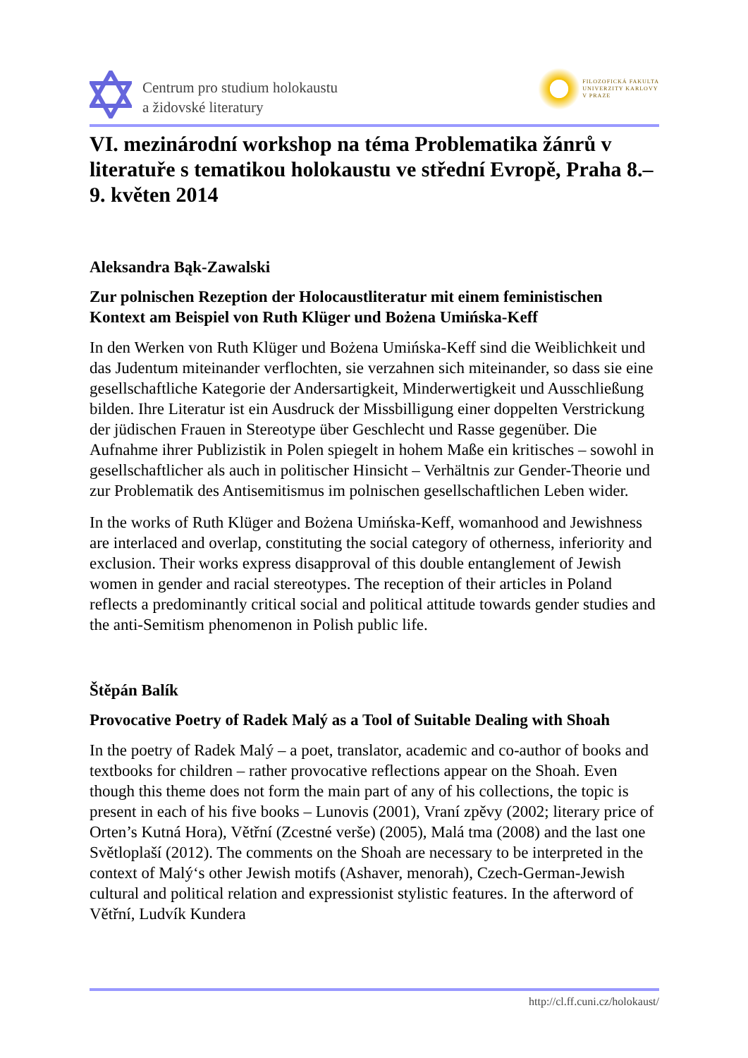Centrum pro studium holokaustu
a židovské literatury
FILOZOFICKÁ FAKULTA
UNIVERZITY KARLOVY
V PRAZE
VI. mezinárodní workshop na téma Problematika žánrů v literatuře s tematikou holokaustu ve střední Evropě, Praha 8.–9. květen 2014
Aleksandra Bąk-Zawalski
Zur polnischen Rezeption der Holocaustliteratur mit einem feministischen Kontext am Beispiel von Ruth Klüger und Bożena Umińska-Keff
In den Werken von Ruth Klüger und Bożena Umińska-Keff sind die Weiblichkeit und das Judentum miteinander verflochten, sie verzahnen sich miteinander, so dass sie eine gesellschaftliche Kategorie der Andersartigkeit, Minderwertigkeit und Ausschließung bilden. Ihre Literatur ist ein Ausdruck der Missbilligung einer doppelten Verstrickung der jüdischen Frauen in Stereotype über Geschlecht und Rasse gegenüber. Die Aufnahme ihrer Publizistik in Polen spiegelt in hohem Maße ein kritisches – sowohl in gesellschaftlicher als auch in politischer Hinsicht – Verhältnis zur Gender-Theorie und zur Problematik des Antisemitismus im polnischen gesellschaftlichen Leben wider.
In the works of Ruth Klüger and Bożena Umińska-Keff, womanhood and Jewishness are interlaced and overlap, constituting the social category of otherness, inferiority and exclusion. Their works express disapproval of this double entanglement of Jewish women in gender and racial stereotypes. The reception of their articles in Poland reflects a predominantly critical social and political attitude towards gender studies and the anti-Semitism phenomenon in Polish public life.
Štěpán Balík
Provocative Poetry of Radek Malý as a Tool of Suitable Dealing with Shoah
In the poetry of Radek Malý – a poet, translator, academic and co-author of books and textbooks for children – rather provocative reflections appear on the Shoah. Even though this theme does not form the main part of any of his collections, the topic is present in each of his five books – Lunovis (2001), Vraní zpěvy (2002; literary price of Orten’s Kutná Hora), Větřní (Zcestné verše) (2005), Malá tma (2008) and the last one Světloplaší (2012). The comments on the Shoah are necessary to be interpreted in the context of Malý‘s other Jewish motifs (Ashaver, menorah), Czech-German-Jewish cultural and political relation and expressionist stylistic features. In the afterword of Větřní, Ludvík Kundera
http://cl.ff.cuni.cz/holokaust/